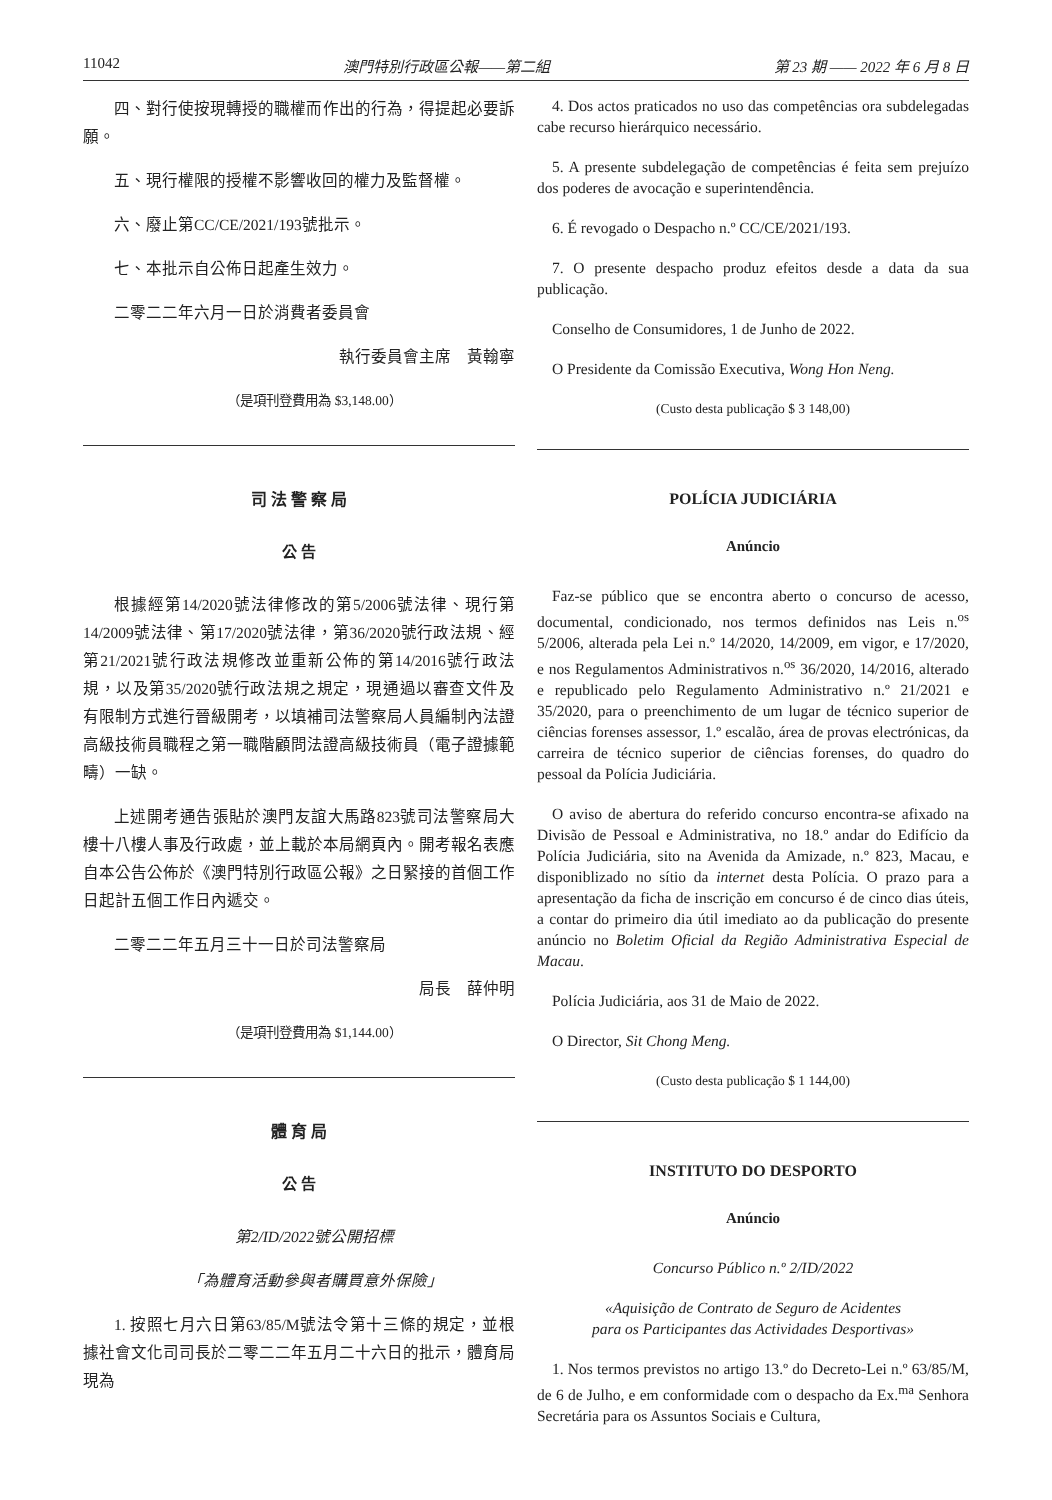11042 澳門特別行政區公報——第二組 第 23 期 —— 2022 年 6 月 8 日
四、對行使按現轉授的職權而作出的行為，得提起必要訴願。
五、現行權限的授權不影響收回的權力及監督權。
六、廢止第CC/CE/2021/193號批示。
七、本批示自公佈日起產生效力。
二零二二年六月一日於消費者委員會
執行委員會主席　黃翰寧
（是項刊登費用為 $3,148.00）
司 法 警 察 局
公 告
根據經第14/2020號法律修改的第5/2006號法律、現行第14/2009號法律、第17/2020號法律，第36/2020號行政法規、經第21/2021號行政法規修改並重新公佈的第14/2016號行政法規，以及第35/2020號行政法規之規定，現通過以審查文件及有限制方式進行晉級開考，以填補司法警察局人員編制內法證高級技術員職程之第一職階顧問法證高級技術員（電子證據範疇）一缺。
上述開考通告張貼於澳門友誼大馬路823號司法警察局大樓十八樓人事及行政處，並上載於本局網頁內。開考報名表應自本公告公佈於《澳門特別行政區公報》之日緊接的首個工作日起計五個工作日內遞交。
二零二二年五月三十一日於司法警察局
局長　薛仲明
（是項刊登費用為 $1,144.00）
體 育 局
公 告
第2/ID/2022號公開招標
「為體育活動參與者購買意外保險」
1. 按照七月六日第63/85/M號法令第十三條的規定，並根據社會文化司司長於二零二二年五月二十六日的批示，體育局現為
4. Dos actos praticados no uso das competências ora subdelegadas cabe recurso hierárquico necessário.
5. A presente subdelegação de competências é feita sem prejuízo dos poderes de avocação e superintendência.
6. É revogado o Despacho n.º CC/CE/2021/193.
7. O presente despacho produz efeitos desde a data da sua publicação.
Conselho de Consumidores, 1 de Junho de 2022.
O Presidente da Comissão Executiva, Wong Hon Neng.
(Custo desta publicação $ 3 148,00)
POLÍCIA JUDICIÁRIA
Anúncio
Faz-se público que se encontra aberto o concurso de acesso, documental, condicionado, nos termos definidos nas Leis n.<sup>os</sup> 5/2006, alterada pela Lei n.º 14/2020, 14/2009, em vigor, e 17/2020, e nos Regulamentos Administrativos n.<sup>os</sup> 36/2020, 14/2016, alterado e republicado pelo Regulamento Administrativo n.º 21/2021 e 35/2020, para o preenchimento de um lugar de técnico superior de ciências forenses assessor, 1.º escalão, área de provas electrónicas, da carreira de técnico superior de ciências forenses, do quadro do pessoal da Polícia Judiciária.
O aviso de abertura do referido concurso encontra-se afixado na Divisão de Pessoal e Administrativa, no 18.º andar do Edifício da Polícia Judiciária, sito na Avenida da Amizade, n.º 823, Macau, e disponiblizado no sítio da internet desta Polícia. O prazo para a apresentação da ficha de inscrição em concurso é de cinco dias úteis, a contar do primeiro dia útil imediato ao da publicação do presente anúncio no Boletim Oficial da Região Administrativa Especial de Macau.
Polícia Judiciária, aos 31 de Maio de 2022.
O Director, Sit Chong Meng.
(Custo desta publicação $ 1 144,00)
INSTITUTO DO DESPORTO
Anúncio
Concurso Público n.º 2/ID/2022
«Aquisição de Contrato de Seguro de Acidentes
para os Participantes das Actividades Desportivas»
1. Nos termos previstos no artigo 13.º do Decreto-Lei n.º 63/85/M, de 6 de Julho, e em conformidade com o despacho da Ex.<sup>ma</sup> Senhora Secretária para os Assuntos Sociais e Cultura,